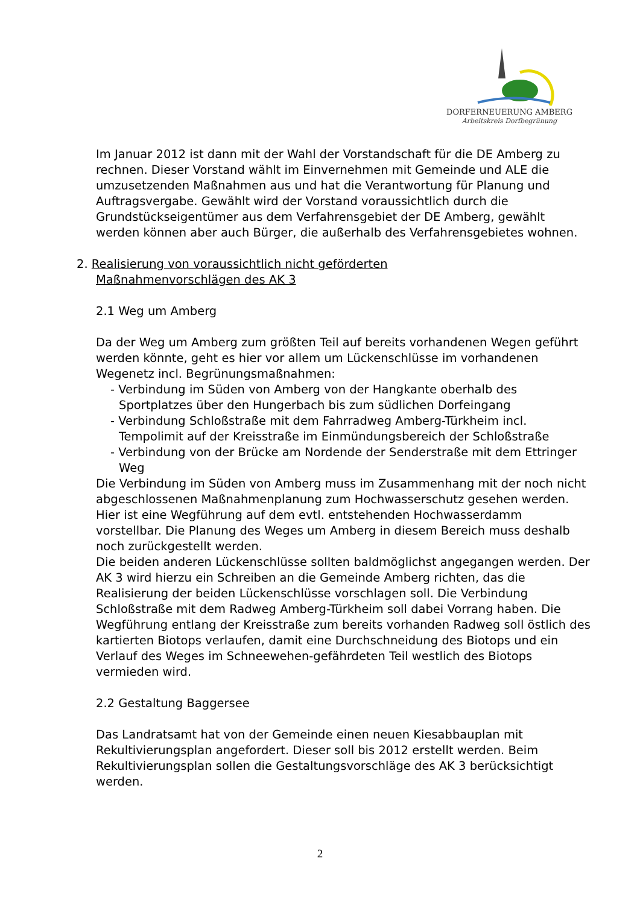DORFERNEUERUNG AMBERG
Arbeitskreis Dorfbegrünung
Im Januar 2012 ist dann mit der Wahl der Vorstandschaft für die DE Amberg zu rechnen. Dieser Vorstand wählt im Einvernehmen mit Gemeinde und ALE die umzusetzenden Maßnahmen aus und hat die Verantwortung für Planung und Auftragsvergabe. Gewählt wird der Vorstand voraussichtlich durch die Grundstückseigentümer aus dem Verfahrensgebiet der DE Amberg, gewählt werden können aber auch Bürger, die außerhalb des Verfahrensgebietes wohnen.
2. Realisierung von voraussichtlich nicht geförderten
Maßnahmenvorschlägen des AK 3
2.1 Weg um Amberg
Da der Weg um Amberg zum größten Teil auf bereits vorhandenen Wegen geführt werden könnte, geht es hier vor allem um Lückenschlüsse im vorhandenen Wegenetz incl. Begrünungsmaßnahmen:
- Verbindung im Süden von Amberg von der Hangkante oberhalb des Sportplatzes über den Hungerbach bis zum südlichen Dorfeingang
- Verbindung Schloßstraße mit dem Fahrradweg Amberg-Türkheim incl. Tempolimit auf der Kreisstraße im Einmündungsbereich der Schloßstraße
- Verbindung von der Brücke am Nordende der Senderstraße mit dem Ettringer Weg
Die Verbindung im Süden von Amberg muss im Zusammenhang mit der noch nicht abgeschlossenen Maßnahmenplanung zum Hochwasserschutz gesehen werden. Hier ist eine Wegführung auf dem evtl. entstehenden Hochwasserdamm vorstellbar. Die Planung des Weges um Amberg in diesem Bereich muss deshalb noch zurückgestellt werden.
Die beiden anderen Lückenschlüsse sollten baldmöglichst angegangen werden. Der AK 3 wird hierzu ein Schreiben an die Gemeinde Amberg richten, das die Realisierung der beiden Lückenschlüsse vorschlagen soll. Die Verbindung Schloßstraße mit dem Radweg Amberg-Türkheim soll dabei Vorrang haben. Die Wegführung entlang der Kreisstraße zum bereits vorhanden Radweg soll östlich des kartierten Biotops verlaufen, damit eine Durchschneidung des Biotops und ein Verlauf des Weges im Schneewehen-gefährdeten Teil westlich des Biotops vermieden wird.
2.2 Gestaltung Baggersee
Das Landratsamt hat von der Gemeinde einen neuen Kiesabbauplan mit Rekultivierungsplan angefordert. Dieser soll bis 2012 erstellt werden. Beim Rekultivierungsplan sollen die Gestaltungsvorschläge des AK 3 berücksichtigt werden.
2